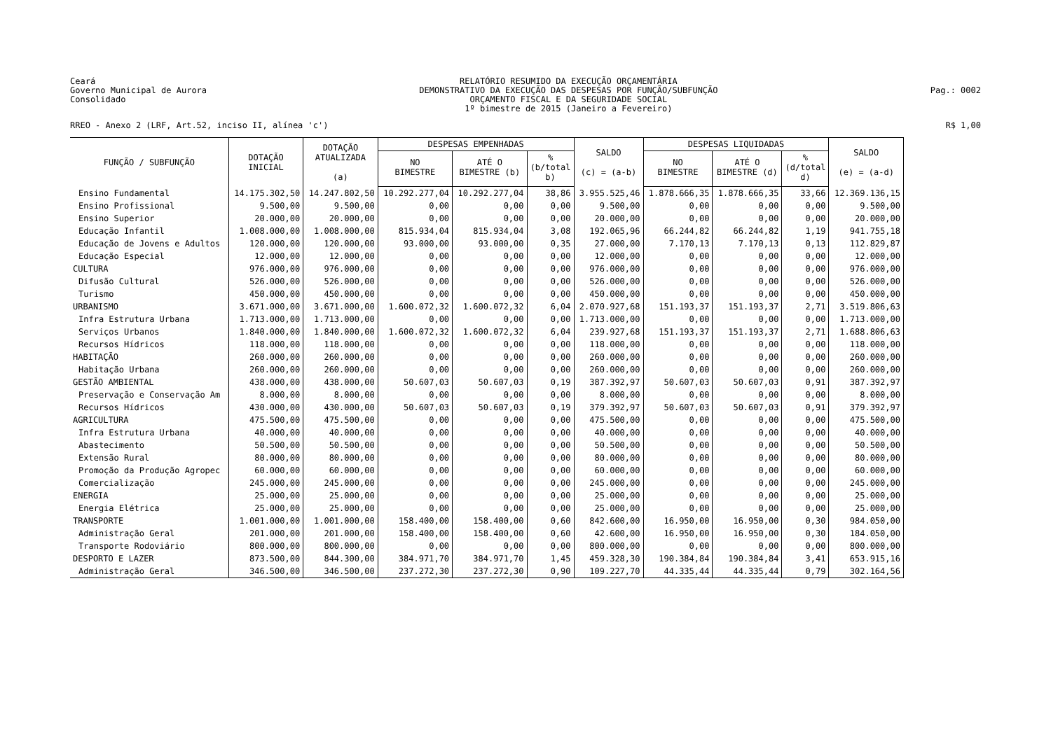Ceará
Governo Municipal de Aurora
Consolidado
RELATÓRIO RESUMIDO DA EXECUÇÃO ORÇAMENTÁRIA
DEMONSTRATIVO DA EXECUÇÃO DAS DESPESAS POR FUNÇÃO/SUBFUNÇÃO
ORÇAMENTO FISCAL E DA SEGURIDADE SOCIAL
1º bimestre de 2015 (Janeiro a Fevereiro)
Pag.: 0002
RREO - Anexo 2 (LRF, Art.52, inciso II, alínea 'c')
R$ 1,00
| FUNÇÃO / SUBFUNÇÃO | DOTAÇÃO INICIAL | DOTAÇÃO ATUALIZADA (a) | DESPESAS EMPENHADAS | | | SALDO (c) = (a-b) | DESPESAS LIQUIDADAS | | | SALDO (e) = (a-d) |
| --- | --- | --- | --- | --- | --- | --- | --- | --- | --- | --- |
| | | | NO BIMESTRE | ATÉ O BIMESTRE (b) | % (b/total b) | | NO BIMESTRE | ATÉ O BIMESTRE (d) | % (d/total d) | |
| Ensino Fundamental | 14.175.302,50 | 14.247.802,50 | 10.292.277,04 | 10.292.277,04 | 38,86 | 3.955.525,46 | 1.878.666,35 | 1.878.666,35 | 33,66 | 12.369.136,15 |
| Ensino Profissional | 9.500,00 | 9.500,00 | 0,00 | 0,00 | 0,00 | 9.500,00 | 0,00 | 0,00 | 0,00 | 9.500,00 |
| Ensino Superior | 20.000,00 | 20.000,00 | 0,00 | 0,00 | 0,00 | 20.000,00 | 0,00 | 0,00 | 0,00 | 20.000,00 |
| Educação Infantil | 1.008.000,00 | 1.008.000,00 | 815.934,04 | 815.934,04 | 3,08 | 192.065,96 | 66.244,82 | 66.244,82 | 1,19 | 941.755,18 |
| Educação de Jovens e Adultos | 120.000,00 | 120.000,00 | 93.000,00 | 93.000,00 | 0,35 | 27.000,00 | 7.170,13 | 7.170,13 | 0,13 | 112.829,87 |
| Educação Especial | 12.000,00 | 12.000,00 | 0,00 | 0,00 | 0,00 | 12.000,00 | 0,00 | 0,00 | 0,00 | 12.000,00 |
| CULTURA | 976.000,00 | 976.000,00 | 0,00 | 0,00 | 0,00 | 976.000,00 | 0,00 | 0,00 | 0,00 | 976.000,00 |
| Difusão Cultural | 526.000,00 | 526.000,00 | 0,00 | 0,00 | 0,00 | 526.000,00 | 0,00 | 0,00 | 0,00 | 526.000,00 |
| Turismo | 450.000,00 | 450.000,00 | 0,00 | 0,00 | 0,00 | 450.000,00 | 0,00 | 0,00 | 0,00 | 450.000,00 |
| URBANISMO | 3.671.000,00 | 3.671.000,00 | 1.600.072,32 | 1.600.072,32 | 6,04 | 2.070.927,68 | 151.193,37 | 151.193,37 | 2,71 | 3.519.806,63 |
| Infra Estrutura Urbana | 1.713.000,00 | 1.713.000,00 | 0,00 | 0,00 | 0,00 | 1.713.000,00 | 0,00 | 0,00 | 0,00 | 1.713.000,00 |
| Serviços Urbanos | 1.840.000,00 | 1.840.000,00 | 1.600.072,32 | 1.600.072,32 | 6,04 | 239.927,68 | 151.193,37 | 151.193,37 | 2,71 | 1.688.806,63 |
| Recursos Hídricos | 118.000,00 | 118.000,00 | 0,00 | 0,00 | 0,00 | 118.000,00 | 0,00 | 0,00 | 0,00 | 118.000,00 |
| HABITAÇÃO | 260.000,00 | 260.000,00 | 0,00 | 0,00 | 0,00 | 260.000,00 | 0,00 | 0,00 | 0,00 | 260.000,00 |
| Habitação Urbana | 260.000,00 | 260.000,00 | 0,00 | 0,00 | 0,00 | 260.000,00 | 0,00 | 0,00 | 0,00 | 260.000,00 |
| GESTÃO AMBIENTAL | 438.000,00 | 438.000,00 | 50.607,03 | 50.607,03 | 0,19 | 387.392,97 | 50.607,03 | 50.607,03 | 0,91 | 387.392,97 |
| Preservação e Conservação Am | 8.000,00 | 8.000,00 | 0,00 | 0,00 | 0,00 | 8.000,00 | 0,00 | 0,00 | 0,00 | 8.000,00 |
| Recursos Hídricos | 430.000,00 | 430.000,00 | 50.607,03 | 50.607,03 | 0,19 | 379.392,97 | 50.607,03 | 50.607,03 | 0,91 | 379.392,97 |
| AGRICULTURA | 475.500,00 | 475.500,00 | 0,00 | 0,00 | 0,00 | 475.500,00 | 0,00 | 0,00 | 0,00 | 475.500,00 |
| Infra Estrutura Urbana | 40.000,00 | 40.000,00 | 0,00 | 0,00 | 0,00 | 40.000,00 | 0,00 | 0,00 | 0,00 | 40.000,00 |
| Abastecimento | 50.500,00 | 50.500,00 | 0,00 | 0,00 | 0,00 | 50.500,00 | 0,00 | 0,00 | 0,00 | 50.500,00 |
| Extensão Rural | 80.000,00 | 80.000,00 | 0,00 | 0,00 | 0,00 | 80.000,00 | 0,00 | 0,00 | 0,00 | 80.000,00 |
| Promoção da Produção Agropec | 60.000,00 | 60.000,00 | 0,00 | 0,00 | 0,00 | 60.000,00 | 0,00 | 0,00 | 0,00 | 60.000,00 |
| Comercialização | 245.000,00 | 245.000,00 | 0,00 | 0,00 | 0,00 | 245.000,00 | 0,00 | 0,00 | 0,00 | 245.000,00 |
| ENERGIA | 25.000,00 | 25.000,00 | 0,00 | 0,00 | 0,00 | 25.000,00 | 0,00 | 0,00 | 0,00 | 25.000,00 |
| Energia Elétrica | 25.000,00 | 25.000,00 | 0,00 | 0,00 | 0,00 | 25.000,00 | 0,00 | 0,00 | 0,00 | 25.000,00 |
| TRANSPORTE | 1.001.000,00 | 1.001.000,00 | 158.400,00 | 158.400,00 | 0,60 | 842.600,00 | 16.950,00 | 16.950,00 | 0,30 | 984.050,00 |
| Administração Geral | 201.000,00 | 201.000,00 | 158.400,00 | 158.400,00 | 0,60 | 42.600,00 | 16.950,00 | 16.950,00 | 0,30 | 184.050,00 |
| Transporte Rodoviário | 800.000,00 | 800.000,00 | 0,00 | 0,00 | 0,00 | 800.000,00 | 0,00 | 0,00 | 0,00 | 800.000,00 |
| DESPORTO E LAZER | 873.500,00 | 844.300,00 | 384.971,70 | 384.971,70 | 1,45 | 459.328,30 | 190.384,84 | 190.384,84 | 3,41 | 653.915,16 |
| Administração Geral | 346.500,00 | 346.500,00 | 237.272,30 | 237.272,30 | 0,90 | 109.227,70 | 44.335,44 | 44.335,44 | 0,79 | 302.164,56 |